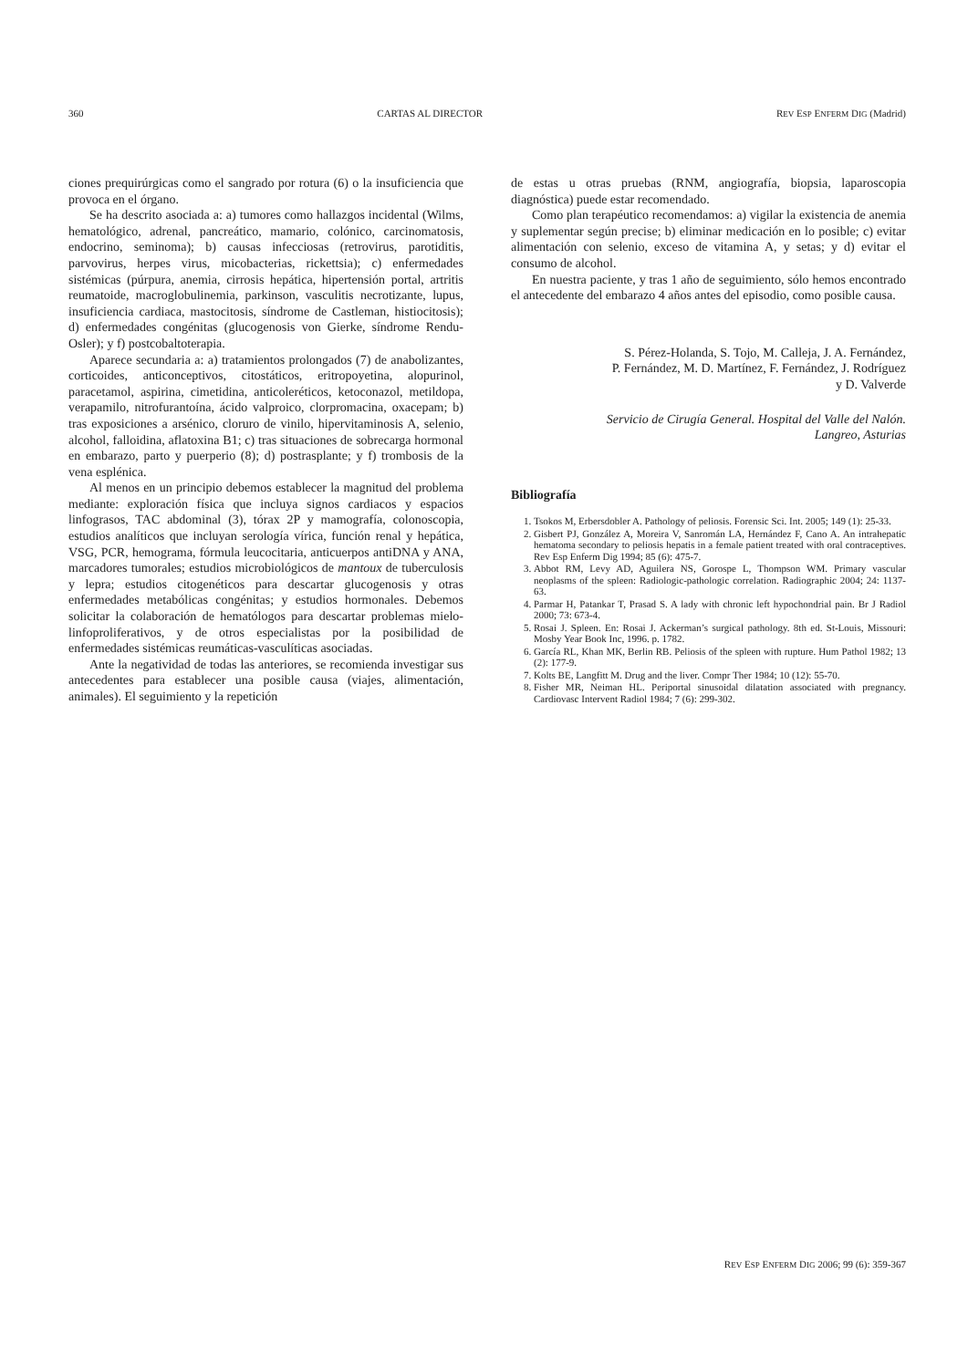360 CARTAS AL DIRECTOR REV ESP ENFERM DIG (Madrid)
ciones prequirúrgicas como el sangrado por rotura (6) o la insuficiencia que provoca en el órgano.
Se ha descrito asociada a: a) tumores como hallazgos incidental (Wilms, hematológico, adrenal, pancreático, mamario, colónico, carcinomatosis, endocrino, seminoma); b) causas infecciosas (retrovirus, parotiditis, parvovirus, herpes virus, micobacterias, rickettsia); c) enfermedades sistémicas (púrpura, anemia, cirrosis hepática, hipertensión portal, artritis reumatoide, macroglobulinemia, parkinson, vasculitis necrotizante, lupus, insuficiencia cardiaca, mastocitosis, síndrome de Castleman, histiocitosis); d) enfermedades congénitas (glucogenosis von Gierke, síndrome Rendu-Osler); y f) postcobaltoterapia.
Aparece secundaria a: a) tratamientos prolongados (7) de anabolizantes, corticoides, anticonceptivos, citostáticos, eritropoyetina, alopurinol, paracetamol, aspirina, cimetidina, anticoleréticos, ketoconazol, metildopa, verapamilo, nitrofurantoína, ácido valproico, clorpromacina, oxacepam; b) tras exposiciones a arsénico, cloruro de vinilo, hipervitaminosis A, selenio, alcohol, falloidina, aflatoxina B1; c) tras situaciones de sobrecarga hormonal en embarazo, parto y puerperio (8); d) postrasplante; y f) trombosis de la vena esplénica.
Al menos en un principio debemos establecer la magnitud del problema mediante: exploración física que incluya signos cardiacos y espacios linfograsos, TAC abdominal (3), tórax 2P y mamografía, colonoscopia, estudios analíticos que incluyan serología vírica, función renal y hepática, VSG, PCR, hemograma, fórmula leucocitaria, anticuerpos antiDNA y ANA, marcadores tumorales; estudios microbiológicos de mantoux de tuberculosis y lepra; estudios citogenéticos para descartar glucogenosis y otras enfermedades metabólicas congénitas; y estudios hormonales. Debemos solicitar la colaboración de hematólogos para descartar problemas mielo-linfoproliferativos, y de otros especialistas por la posibilidad de enfermedades sistémicas reumáticas-vasculíticas asociadas.
Ante la negatividad de todas las anteriores, se recomienda investigar sus antecedentes para establecer una posible causa (viajes, alimentación, animales). El seguimiento y la repetición
de estas u otras pruebas (RNM, angiografía, biopsia, laparoscopia diagnóstica) puede estar recomendado.
Como plan terapéutico recomendamos: a) vigilar la existencia de anemia y suplementar según precise; b) eliminar medicación en lo posible; c) evitar alimentación con selenio, exceso de vitamina A, y setas; y d) evitar el consumo de alcohol.
En nuestra paciente, y tras 1 año de seguimiento, sólo hemos encontrado el antecedente del embarazo 4 años antes del episodio, como posible causa.
S. Pérez-Holanda, S. Tojo, M. Calleja, J. A. Fernández,
P. Fernández, M. D. Martínez, F. Fernández, J. Rodríguez
y D. Valverde
Servicio de Cirugía General. Hospital del Valle del Nalón.
Langreo, Asturias
Bibliografía
1. Tsokos M, Erbersdobler A. Pathology of peliosis. Forensic Sci. Int. 2005; 149 (1): 25-33.
2. Gisbert PJ, González A, Moreira V, Sanromán LA, Hernández F, Cano A. An intrahepatic hematoma secondary to peliosis hepatis in a female patient treated with oral contraceptives. Rev Esp Enferm Dig 1994; 85 (6): 475-7.
3. Abbot RM, Levy AD, Aguilera NS, Gorospe L, Thompson WM. Primary vascular neoplasms of the spleen: Radiologic-pathologic correlation. Radiographic 2004; 24: 1137-63.
4. Parmar H, Patankar T, Prasad S. A lady with chronic left hypochondrial pain. Br J Radiol 2000; 73: 673-4.
5. Rosai J. Spleen. En: Rosai J. Ackerman’s surgical pathology. 8th ed. St-Louis, Missouri: Mosby Year Book Inc, 1996. p. 1782.
6. García RL, Khan MK, Berlin RB. Peliosis of the spleen with rupture. Hum Pathol 1982; 13 (2): 177-9.
7. Kolts BE, Langfitt M. Drug and the liver. Compr Ther 1984; 10 (12): 55-70.
8. Fisher MR, Neiman HL. Periportal sinusoidal dilatation associated with pregnancy. Cardiovasc Intervent Radiol 1984; 7 (6): 299-302.
REV ESP ENFERM DIG 2006; 99 (6): 359-367